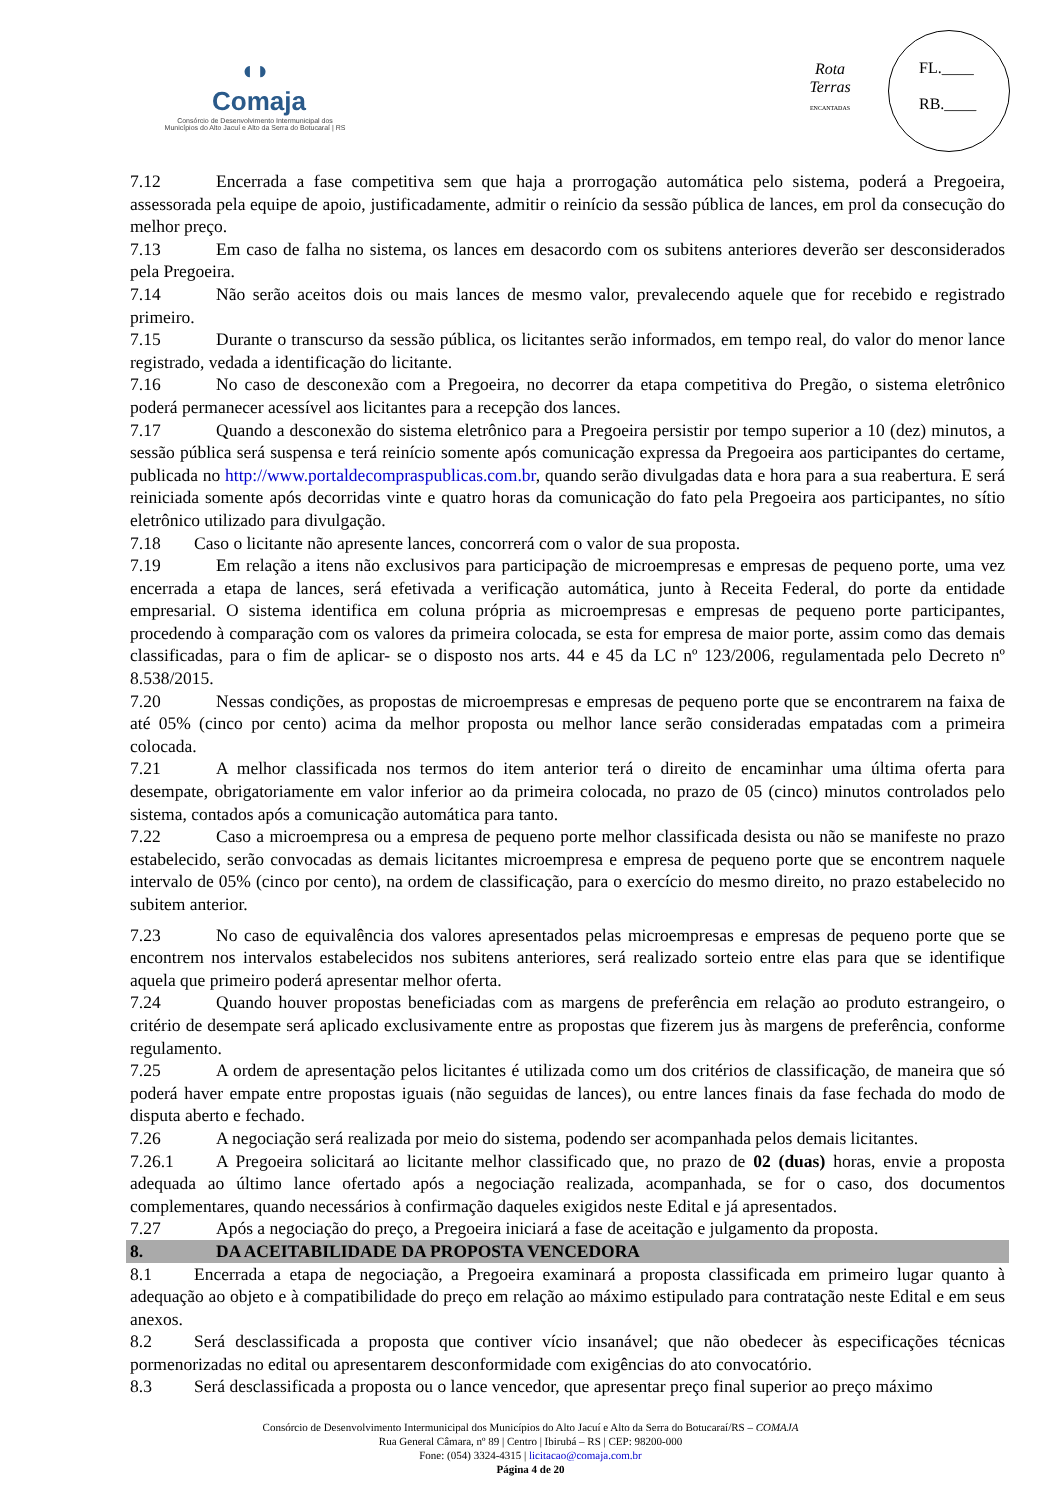◖◗
Comaja
Consórcio de Desenvolvimento Intermunicipal dos
Municípios do Alto Jacuí e Alto da Serra do Botucaraí | RS
Rota
Terras
ENCANTADAS
FL.____
RB.____
7.12 Encerrada a fase competitiva sem que haja a prorrogação automática pelo sistema, poderá a Pregoeira, assessorada pela equipe de apoio, justificadamente, admitir o reinício da sessão pública de lances, em prol da consecução do melhor preço.
7.13 Em caso de falha no sistema, os lances em desacordo com os subitens anteriores deverão ser desconsiderados pela Pregoeira.
7.14 Não serão aceitos dois ou mais lances de mesmo valor, prevalecendo aquele que for recebido e registrado primeiro.
7.15 Durante o transcurso da sessão pública, os licitantes serão informados, em tempo real, do valor do menor lance registrado, vedada a identificação do licitante.
7.16 No caso de desconexão com a Pregoeira, no decorrer da etapa competitiva do Pregão, o sistema eletrônico poderá permanecer acessível aos licitantes para a recepção dos lances.
7.17 Quando a desconexão do sistema eletrônico para a Pregoeira persistir por tempo superior a 10 (dez) minutos, a sessão pública será suspensa e terá reinício somente após comunicação expressa da Pregoeira aos participantes do certame, publicada no http://www.portaldecompraspublicas.com.br, quando serão divulgadas data e hora para a sua reabertura. E será reiniciada somente após decorridas vinte e quatro horas da comunicação do fato pela Pregoeira aos participantes, no sítio eletrônico utilizado para divulgação.
7.18 Caso o licitante não apresente lances, concorrerá com o valor de sua proposta.
7.19 Em relação a itens não exclusivos para participação de microempresas e empresas de pequeno porte, uma vez encerrada a etapa de lances, será efetivada a verificação automática, junto à Receita Federal, do porte da entidade empresarial. O sistema identifica em coluna própria as microempresas e empresas de pequeno porte participantes, procedendo à comparação com os valores da primeira colocada, se esta for empresa de maior porte, assim como das demais classificadas, para o fim de aplicar- se o disposto nos arts. 44 e 45 da LC nº 123/2006, regulamentada pelo Decreto nº 8.538/2015.
7.20 Nessas condições, as propostas de microempresas e empresas de pequeno porte que se encontrarem na faixa de até 05% (cinco por cento) acima da melhor proposta ou melhor lance serão consideradas empatadas com a primeira colocada.
7.21 A melhor classificada nos termos do item anterior terá o direito de encaminhar uma última oferta para desempate, obrigatoriamente em valor inferior ao da primeira colocada, no prazo de 05 (cinco) minutos controlados pelo sistema, contados após a comunicação automática para tanto.
7.22 Caso a microempresa ou a empresa de pequeno porte melhor classificada desista ou não se manifeste no prazo estabelecido, serão convocadas as demais licitantes microempresa e empresa de pequeno porte que se encontrem naquele intervalo de 05% (cinco por cento), na ordem de classificação, para o exercício do mesmo direito, no prazo estabelecido no subitem anterior.
7.23 No caso de equivalência dos valores apresentados pelas microempresas e empresas de pequeno porte que se encontrem nos intervalos estabelecidos nos subitens anteriores, será realizado sorteio entre elas para que se identifique aquela que primeiro poderá apresentar melhor oferta.
7.24 Quando houver propostas beneficiadas com as margens de preferência em relação ao produto estrangeiro, o critério de desempate será aplicado exclusivamente entre as propostas que fizerem jus às margens de preferência, conforme regulamento.
7.25 A ordem de apresentação pelos licitantes é utilizada como um dos critérios de classificação, de maneira que só poderá haver empate entre propostas iguais (não seguidas de lances), ou entre lances finais da fase fechada do modo de disputa aberto e fechado.
7.26 A negociação será realizada por meio do sistema, podendo ser acompanhada pelos demais licitantes.
7.26.1 A Pregoeira solicitará ao licitante melhor classificado que, no prazo de 02 (duas) horas, envie a proposta adequada ao último lance ofertado após a negociação realizada, acompanhada, se for o caso, dos documentos complementares, quando necessários à confirmação daqueles exigidos neste Edital e já apresentados.
7.27 Após a negociação do preço, a Pregoeira iniciará a fase de aceitação e julgamento da proposta.
8. DA ACEITABILIDADE DA PROPOSTA VENCEDORA
8.1 Encerrada a etapa de negociação, a Pregoeira examinará a proposta classificada em primeiro lugar quanto à adequação ao objeto e à compatibilidade do preço em relação ao máximo estipulado para contratação neste Edital e em seus anexos.
8.2 Será desclassificada a proposta que contiver vício insanável; que não obedecer às especificações técnicas pormenorizadas no edital ou apresentarem desconformidade com exigências do ato convocatório.
8.3 Será desclassificada a proposta ou o lance vencedor, que apresentar preço final superior ao preço máximo
Consórcio de Desenvolvimento Intermunicipal dos Municípios do Alto Jacuí e Alto da Serra do Botucaraí/RS – COMAJA
Rua General Câmara, nº 89 | Centro | Ibirubá – RS | CEP: 98200-000
Fone: (054) 3324-4315 | licitacao@comaja.com.br
Página 4 de 20